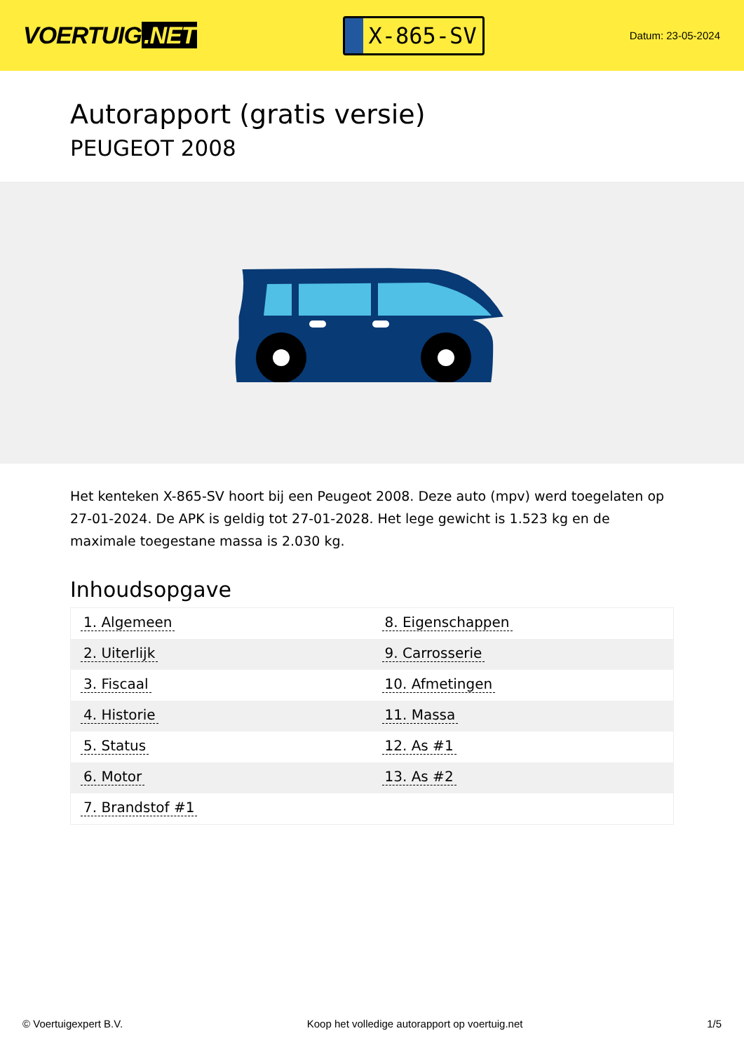VOERTUIG.NET
X-865-SV
Datum: 23-05-2024
Autorapport (gratis versie)
PEUGEOT 2008
Het kenteken X-865-SV hoort bij een Peugeot 2008. Deze auto (mpv) werd toegelaten op 27-01-2024. De APK is geldig tot 27-01-2028. Het lege gewicht is 1.523 kg en de maximale toegestane massa is 2.030 kg.
Inhoudsopgave
| 1. Algemeen | 8. Eigenschappen |
| 2. Uiterlijk | 9. Carrosserie |
| 3. Fiscaal | 10. Afmetingen |
| 4. Historie | 11. Massa |
| 5. Status | 12. As #1 |
| 6. Motor | 13. As #2 |
| 7. Brandstof #1 | |
© Voertuigexpert B.V. Koop het volledige autorapport op voertuig.net
1/5